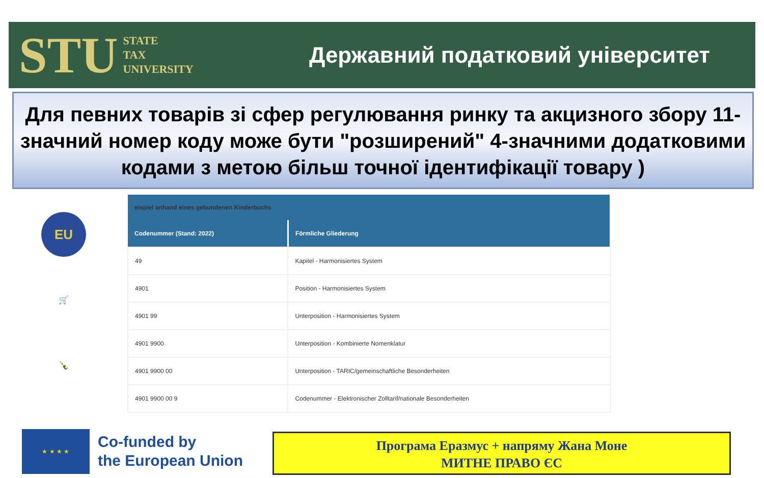STU STATE
TAX
UNIVERSITY
Державний податковий університет
Для певних товарів зі сфер регулювання ринку та акцизного збору 11-значний номер коду може бути "розширений" 4-значними додатковими кодами з метою більш точної ідентифікації товару )
EU
🛒
🍾
| eispiel anhand eines gebundenen Kinderbuchs | |
| --- | --- |
| Codenummer (Stand: 2022) | Förmliche Gliederung |
| 49 | Kapitel - Harmonisiertes System |
| 4901 | Position - Harmonisiertes System |
| 4901 99 | Unterposition - Harmonisiertes System |
| 4901 9900 | Unterposition - Kombinierte Nomenklatur |
| 4901 9900 00 | Unterposition - TARIC/gemeinschaftliche Besonderheiten |
| 4901 9900 00 9 | Codenummer - Elektronischer Zolltarif/nationale Besonderheiten |
★ ★ ★ ★
Co-funded by
the European Union
Програма Еразмус + напряму Жана Моне
МИТНЕ ПРАВО ЄС